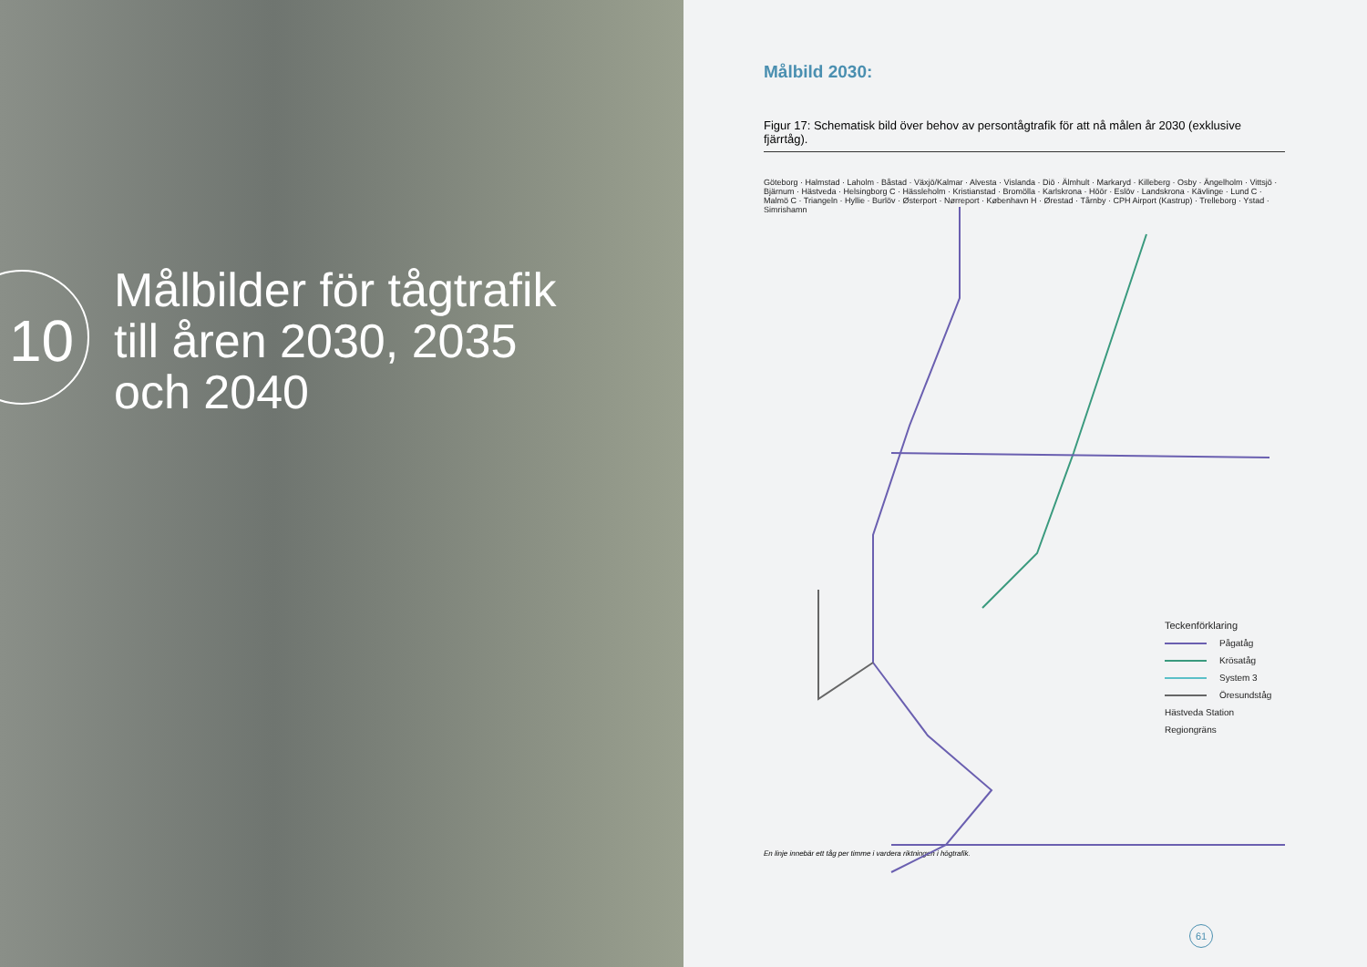10
Målbilder för tågtrafik
till åren 2030, 2035
och 2040
Målbild 2030:
Figur 17: Schematisk bild över behov av persontågtrafik för att nå målen år 2030 (exklusive fjärrtåg).
Göteborg · Halmstad · Laholm · Båstad · Växjö/Kalmar · Alvesta · Vislanda · Diö · Älmhult · Markaryd · Killeberg · Osby · Ängelholm · Vittsjö · Bjärnum · Hästveda · Helsingborg C · Hässleholm · Kristianstad · Bromölla · Karlskrona · Höör · Eslöv · Landskrona · Kävlinge · Lund C · Malmö C · Triangeln · Hyllie · Burlöv · Østerport · Nørreport · København H · Ørestad · Tårnby · CPH Airport (Kastrup) · Trelleborg · Ystad · Simrishamn
Teckenförklaring
Pågatåg
Krösatåg
System 3
Öresundståg
Hästveda Station
Regiongräns
En linje innebär ett tåg per timme i vardera riktningen i högtrafik.
61